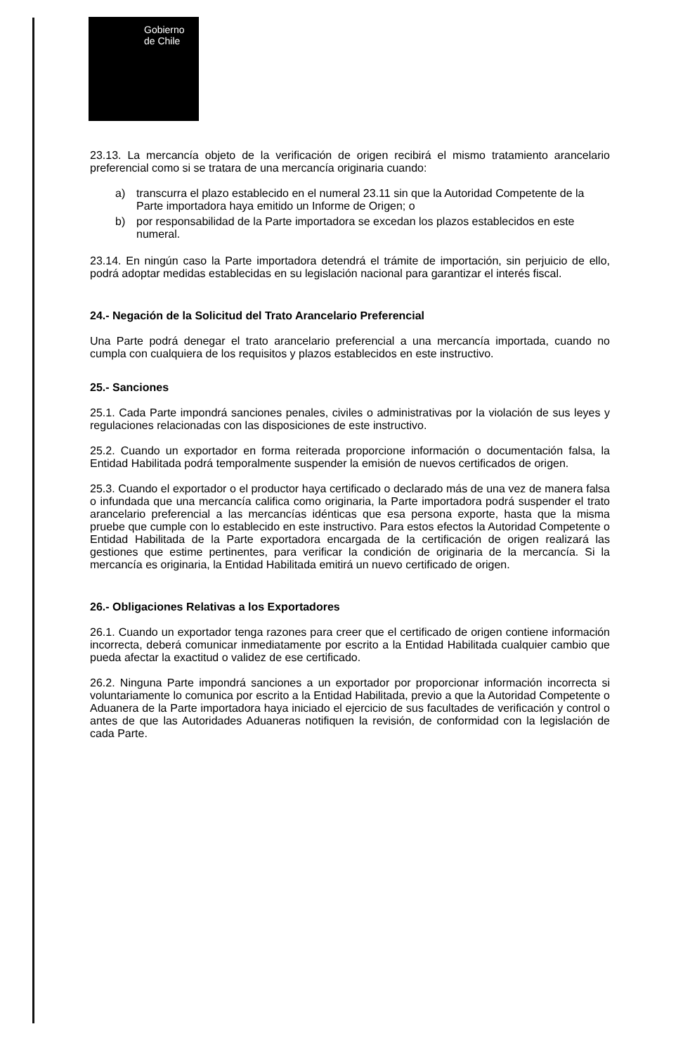Gobierno
de Chile
23.13. La mercancía objeto de la verificación de origen recibirá el mismo tratamiento arancelario preferencial como si se tratara de una mercancía originaria cuando:
a) transcurra el plazo establecido en el numeral 23.11 sin que la Autoridad Competente de la Parte importadora haya emitido un Informe de Origen; o
b) por responsabilidad de la Parte importadora se excedan los plazos establecidos en este numeral.
23.14. En ningún caso la Parte importadora detendrá el trámite de importación, sin perjuicio de ello, podrá adoptar medidas establecidas en su legislación nacional para garantizar el interés fiscal.
24.- Negación de la Solicitud del Trato Arancelario Preferencial
Una Parte podrá denegar el trato arancelario preferencial a una mercancía importada, cuando no cumpla con cualquiera de los requisitos y plazos establecidos en este instructivo.
25.- Sanciones
25.1. Cada Parte impondrá sanciones penales, civiles o administrativas por la violación de sus leyes y regulaciones relacionadas con las disposiciones de este instructivo.
25.2. Cuando un exportador en forma reiterada proporcione información o documentación falsa, la Entidad Habilitada podrá temporalmente suspender la emisión de nuevos certificados de origen.
25.3. Cuando el exportador o el productor haya certificado o declarado más de una vez de manera falsa o infundada que una mercancía califica como originaria, la Parte importadora podrá suspender el trato arancelario preferencial a las mercancías idénticas que esa persona exporte, hasta que la misma pruebe que cumple con lo establecido en este instructivo. Para estos efectos la Autoridad Competente o Entidad Habilitada de la Parte exportadora encargada de la certificación de origen realizará las gestiones que estime pertinentes, para verificar la condición de originaria de la mercancía. Si la mercancía es originaria, la Entidad Habilitada emitirá un nuevo certificado de origen.
26.- Obligaciones Relativas a los Exportadores
26.1. Cuando un exportador tenga razones para creer que el certificado de origen contiene información incorrecta, deberá comunicar inmediatamente por escrito a la Entidad Habilitada cualquier cambio que pueda afectar la exactitud o validez de ese certificado.
26.2. Ninguna Parte impondrá sanciones a un exportador por proporcionar información incorrecta si voluntariamente lo comunica por escrito a la Entidad Habilitada, previo a que la Autoridad Competente o Aduanera de la Parte importadora haya iniciado el ejercicio de sus facultades de verificación y control o antes de que las Autoridades Aduaneras notifiquen la revisión, de conformidad con la legislación de cada Parte.